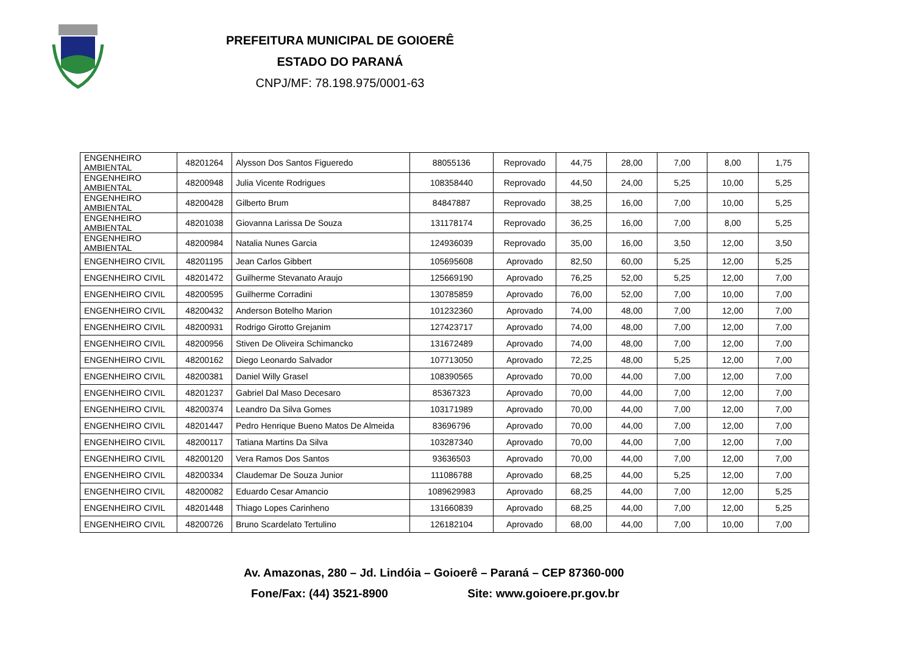PREFEITURA MUNICIPAL DE GOIOERÊ
ESTADO DO PARANÁ
CNPJ/MF: 78.198.975/0001-63
| ENGENHEIRO AMBIENTAL | 48201264 | Alysson Dos Santos Figueredo | 88055136 | Reprovado | 44,75 | 28,00 | 7,00 | 8,00 | 1,75 |
| ENGENHEIRO AMBIENTAL | 48200948 | Julia Vicente Rodrigues | 108358440 | Reprovado | 44,50 | 24,00 | 5,25 | 10,00 | 5,25 |
| ENGENHEIRO AMBIENTAL | 48200428 | Gilberto Brum | 84847887 | Reprovado | 38,25 | 16,00 | 7,00 | 10,00 | 5,25 |
| ENGENHEIRO AMBIENTAL | 48201038 | Giovanna Larissa De Souza | 131178174 | Reprovado | 36,25 | 16,00 | 7,00 | 8,00 | 5,25 |
| ENGENHEIRO AMBIENTAL | 48200984 | Natalia Nunes Garcia | 124936039 | Reprovado | 35,00 | 16,00 | 3,50 | 12,00 | 3,50 |
| ENGENHEIRO CIVIL | 48201195 | Jean Carlos Gibbert | 105695608 | Aprovado | 82,50 | 60,00 | 5,25 | 12,00 | 5,25 |
| ENGENHEIRO CIVIL | 48201472 | Guilherme Stevanato Araujo | 125669190 | Aprovado | 76,25 | 52,00 | 5,25 | 12,00 | 7,00 |
| ENGENHEIRO CIVIL | 48200595 | Guilherme Corradini | 130785859 | Aprovado | 76,00 | 52,00 | 7,00 | 10,00 | 7,00 |
| ENGENHEIRO CIVIL | 48200432 | Anderson Botelho Marion | 101232360 | Aprovado | 74,00 | 48,00 | 7,00 | 12,00 | 7,00 |
| ENGENHEIRO CIVIL | 48200931 | Rodrigo Girotto Grejanim | 127423717 | Aprovado | 74,00 | 48,00 | 7,00 | 12,00 | 7,00 |
| ENGENHEIRO CIVIL | 48200956 | Stiven De Oliveira Schimancko | 131672489 | Aprovado | 74,00 | 48,00 | 7,00 | 12,00 | 7,00 |
| ENGENHEIRO CIVIL | 48200162 | Diego Leonardo Salvador | 107713050 | Aprovado | 72,25 | 48,00 | 5,25 | 12,00 | 7,00 |
| ENGENHEIRO CIVIL | 48200381 | Daniel Willy Grasel | 108390565 | Aprovado | 70,00 | 44,00 | 7,00 | 12,00 | 7,00 |
| ENGENHEIRO CIVIL | 48201237 | Gabriel Dal Maso Decesaro | 85367323 | Aprovado | 70,00 | 44,00 | 7,00 | 12,00 | 7,00 |
| ENGENHEIRO CIVIL | 48200374 | Leandro Da Silva Gomes | 103171989 | Aprovado | 70,00 | 44,00 | 7,00 | 12,00 | 7,00 |
| ENGENHEIRO CIVIL | 48201447 | Pedro Henrique Bueno Matos De Almeida | 83696796 | Aprovado | 70,00 | 44,00 | 7,00 | 12,00 | 7,00 |
| ENGENHEIRO CIVIL | 48200117 | Tatiana Martins Da Silva | 103287340 | Aprovado | 70,00 | 44,00 | 7,00 | 12,00 | 7,00 |
| ENGENHEIRO CIVIL | 48200120 | Vera Ramos Dos Santos | 93636503 | Aprovado | 70,00 | 44,00 | 7,00 | 12,00 | 7,00 |
| ENGENHEIRO CIVIL | 48200334 | Claudemar De Souza Junior | 111086788 | Aprovado | 68,25 | 44,00 | 5,25 | 12,00 | 7,00 |
| ENGENHEIRO CIVIL | 48200082 | Eduardo Cesar Amancio | 1089629983 | Aprovado | 68,25 | 44,00 | 7,00 | 12,00 | 5,25 |
| ENGENHEIRO CIVIL | 48201448 | Thiago Lopes Carinheno | 131660839 | Aprovado | 68,25 | 44,00 | 7,00 | 12,00 | 5,25 |
| ENGENHEIRO CIVIL | 48200726 | Bruno Scardelato Tertulino | 126182104 | Aprovado | 68,00 | 44,00 | 7,00 | 10,00 | 7,00 |
Av. Amazonas, 280 – Jd. Lindóia – Goioerê – Paraná – CEP 87360-000
Fone/Fax: (44) 3521-8900 Site: www.goioere.pr.gov.br